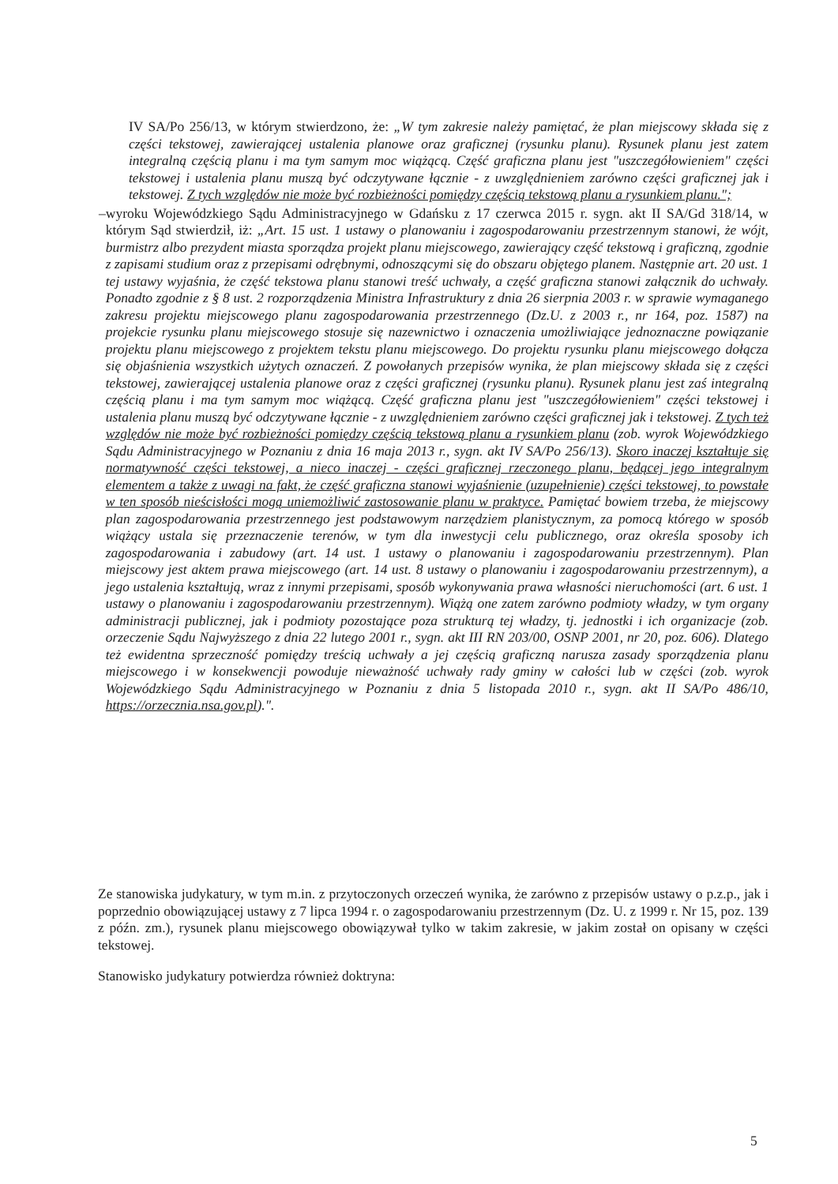IV SA/Po 256/13, w którym stwierdzono, że: „W tym zakresie należy pamiętać, że plan miejscowy składa się z części tekstowej, zawierającej ustalenia planowe oraz graficznej (rysunku planu). Rysunek planu jest zatem integralną częścią planu i ma tym samym moc wiążącą. Część graficzna planu jest "uszczegółowieniem" części tekstowej i ustalenia planu muszą być odczytywane łącznie - z uwzględnieniem zarówno części graficznej jak i tekstowej. Z tych względów nie może być rozbieżności pomiędzy częścią tekstową planu a rysunkiem planu.";
– wyroku Wojewódzkiego Sądu Administracyjnego w Gdańsku z 17 czerwca 2015 r. sygn. akt II SA/Gd 318/14, w którym Sąd stwierdził, iż: „Art. 15 ust. 1 ustawy o planowaniu i zagospodarowaniu przestrzennym stanowi, że wójt, burmistrz albo prezydent miasta sporządza projekt planu miejscowego, zawierający część tekstową i graficzną, zgodnie z zapisami studium oraz z przepisami odrębnymi, odnoszącymi się do obszaru objętego planem. Następnie art. 20 ust. 1 tej ustawy wyjaśnia, że część tekstowa planu stanowi treść uchwały, a część graficzna stanowi załącznik do uchwały. Ponadto zgodnie z § 8 ust. 2 rozporządzenia Ministra Infrastruktury z dnia 26 sierpnia 2003 r. w sprawie wymaganego zakresu projektu miejscowego planu zagospodarowania przestrzennego (Dz.U. z 2003 r., nr 164, poz. 1587) na projekcie rysunku planu miejscowego stosuje się nazewnictwo i oznaczenia umożliwiające jednoznaczne powiązanie projektu planu miejscowego z projektem tekstu planu miejscowego. Do projektu rysunku planu miejscowego dołącza się objaśnienia wszystkich użytych oznaczeń. Z powołanych przepisów wynika, że plan miejscowy składa się z części tekstowej, zawierającej ustalenia planowe oraz z części graficznej (rysunku planu). Rysunek planu jest zaś integralną częścią planu i ma tym samym moc wiążącą. Część graficzna planu jest "uszczegółowieniem" części tekstowej i ustalenia planu muszą być odczytywane łącznie - z uwzględnieniem zarówno części graficznej jak i tekstowej. Z tych też względów nie może być rozbieżności pomiędzy częścią tekstową planu a rysunkiem planu (zob. wyrok Wojewódzkiego Sądu Administracyjnego w Poznaniu z dnia 16 maja 2013 r., sygn. akt IV SA/Po 256/13). Skoro inaczej kształtuje się normatywność części tekstowej, a nieco inaczej - części graficznej rzeczonego planu, będącej jego integralnym elementem a także z uwagi na fakt, że część graficzna stanowi wyjaśnienie (uzupełnienie) części tekstowej, to powstałe w ten sposób nieścisłości mogą uniemożliwić zastosowanie planu w praktyce. Pamiętać bowiem trzeba, że miejscowy plan zagospodarowania przestrzennego jest podstawowym narzędziem planistycznym, za pomocą którego w sposób wiążący ustala się przeznaczenie terenów, w tym dla inwestycji celu publicznego, oraz określa sposoby ich zagospodarowania i zabudowy (art. 14 ust. 1 ustawy o planowaniu i zagospodarowaniu przestrzennym). Plan miejscowy jest aktem prawa miejscowego (art. 14 ust. 8 ustawy o planowaniu i zagospodarowaniu przestrzennym), a jego ustalenia kształtują, wraz z innymi przepisami, sposób wykonywania prawa własności nieruchomości (art. 6 ust. 1 ustawy o planowaniu i zagospodarowaniu przestrzennym). Wiążą one zatem zarówno podmioty władzy, w tym organy administracji publicznej, jak i podmioty pozostające poza strukturą tej władzy, tj. jednostki i ich organizacje (zob. orzeczenie Sądu Najwyższego z dnia 22 lutego 2001 r., sygn. akt III RN 203/00, OSNP 2001, nr 20, poz. 606). Dlatego też ewidentna sprzeczność pomiędzy treścią uchwały a jej częścią graficzną narusza zasady sporządzenia planu miejscowego i w konsekwencji powoduje nieważność uchwały rady gminy w całości lub w części (zob. wyrok Wojewódzkiego Sądu Administracyjnego w Poznaniu z dnia 5 listopada 2010 r., sygn. akt II SA/Po 486/10, https://orzecznia.nsa.gov.pl).".
Ze stanowiska judykatury, w tym m.in. z przytoczonych orzeczeń wynika, że zarówno z przepisów ustawy o p.z.p., jak i poprzednio obowiązującej ustawy z 7 lipca 1994 r. o zagospodarowaniu przestrzennym (Dz. U. z 1999 r. Nr 15, poz. 139 z późn. zm.), rysunek planu miejscowego obowiązywał tylko w takim zakresie, w jakim został on opisany w części tekstowej.
Stanowisko judykatury potwierdza również doktryna:
5